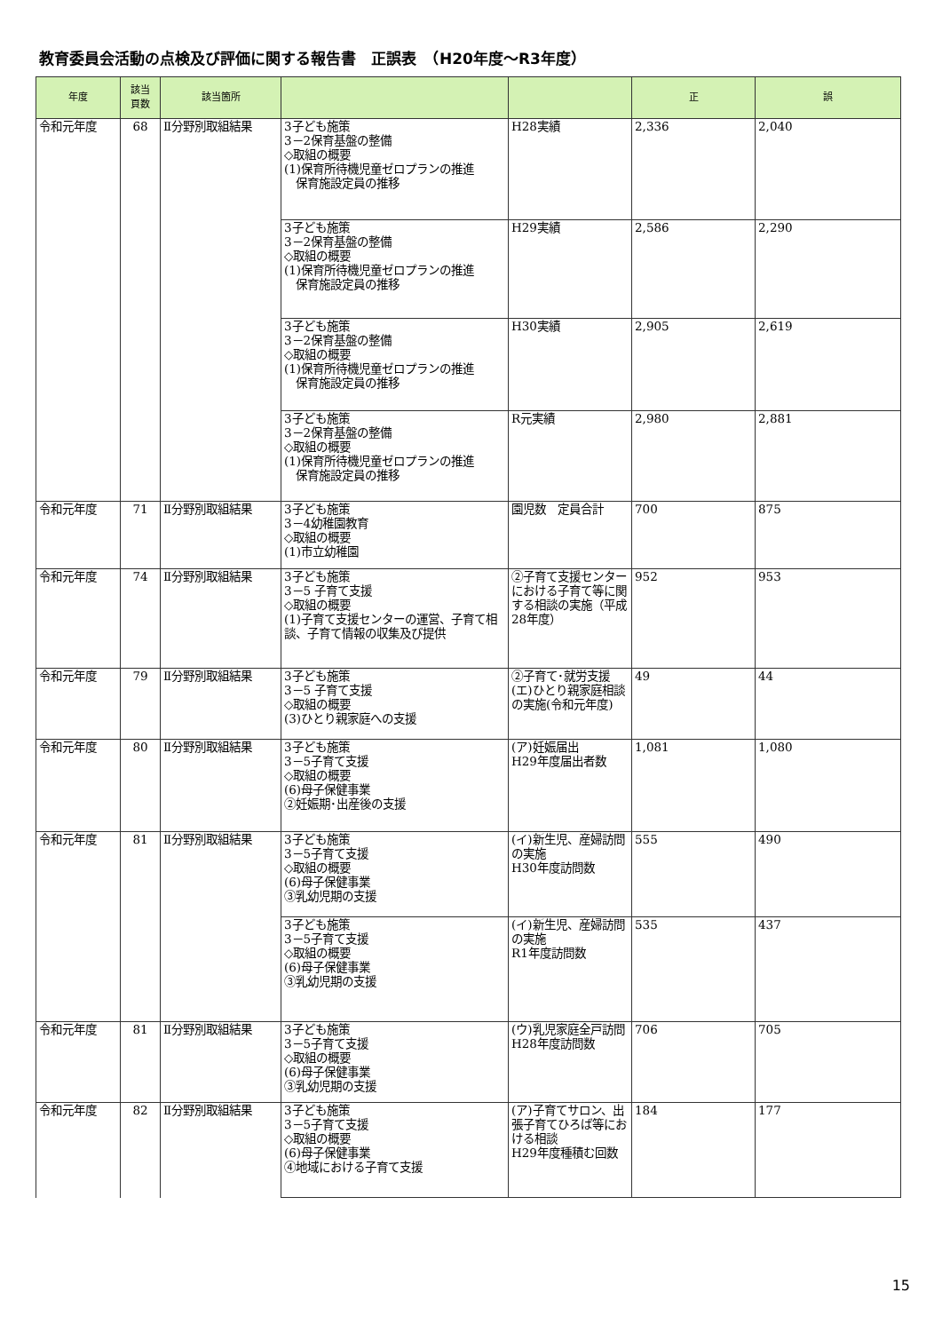教育委員会活動の点検及び評価に関する報告書　正誤表　（H20年度～R3年度）
| 年度 | 該当 頁数 | 該当箇所 | | | 正 | 誤 |
| --- | --- | --- | --- | --- | --- | --- |
| 令和元年度 | 68 | Ⅱ分野別取組結果 | 3子ども施策 3－2保育基盤の整備 ◇取組の概要 (1)保育所待機児童ゼロプランの推進 保育施設定員の推移 | H28実績 | 2,336 | 2,040 |
| | | | 3子ども施策 3－2保育基盤の整備 ◇取組の概要 (1)保育所待機児童ゼロプランの推進 保育施設定員の推移 | H29実績 | 2,586 | 2,290 |
| | | | 3子ども施策 3－2保育基盤の整備 ◇取組の概要 (1)保育所待機児童ゼロプランの推進 保育施設定員の推移 | H30実績 | 2,905 | 2,619 |
| | | | 3子ども施策 3－2保育基盤の整備 ◇取組の概要 (1)保育所待機児童ゼロプランの推進 保育施設定員の推移 | R元実績 | 2,980 | 2,881 |
| 令和元年度 | 71 | Ⅱ分野別取組結果 | 3子ども施策 3－4幼稚園教育 ◇取組の概要 (1)市立幼稚園 | 園児数 定員合計 | 700 | 875 |
| 令和元年度 | 74 | Ⅱ分野別取組結果 | 3子ども施策 3－5 子育て支援 ◇取組の概要 (1)子育て支援センターの運営、子育て相談、子育て情報の収集及び提供 | ②子育て支援センターにおける子育て等に関する相談の実施（平成28年度） | 952 | 953 |
| 令和元年度 | 79 | Ⅱ分野別取組結果 | 3子ども施策 3－5 子育て支援 ◇取組の概要 (3)ひとり親家庭への支援 | ②子育て･就労支援 (エ)ひとり親家庭相談の実施(令和元年度) | 49 | 44 |
| 令和元年度 | 80 | Ⅱ分野別取組結果 | 3子ども施策 3－5子育て支援 ◇取組の概要 (6)母子保健事業 ②妊娠期･出産後の支援 | (ア)妊娠届出 H29年度届出者数 | 1,081 | 1,080 |
| 令和元年度 | 81 | Ⅱ分野別取組結果 | 3子ども施策 3－5子育て支援 ◇取組の概要 (6)母子保健事業 ③乳幼児期の支援 | (イ)新生児、産婦訪問の実施 H30年度訪問数 | 555 | 490 |
| | | | 3子ども施策 3－5子育て支援 ◇取組の概要 (6)母子保健事業 ③乳幼児期の支援 | (イ)新生児、産婦訪問の実施 R1年度訪問数 | 535 | 437 |
| 令和元年度 | 81 | Ⅱ分野別取組結果 | 3子ども施策 3－5子育て支援 ◇取組の概要 (6)母子保健事業 ③乳幼児期の支援 | (ウ)乳児家庭全戸訪問 H28年度訪問数 | 706 | 705 |
| 令和元年度 | 82 | Ⅱ分野別取組結果 | 3子ども施策 3－5子育て支援 ◇取組の概要 (6)母子保健事業 ④地域における子育て支援 | (ア)子育てサロン、出張子育てひろば等における相談 H29年度種積む回数 | 184 | 177 |
15